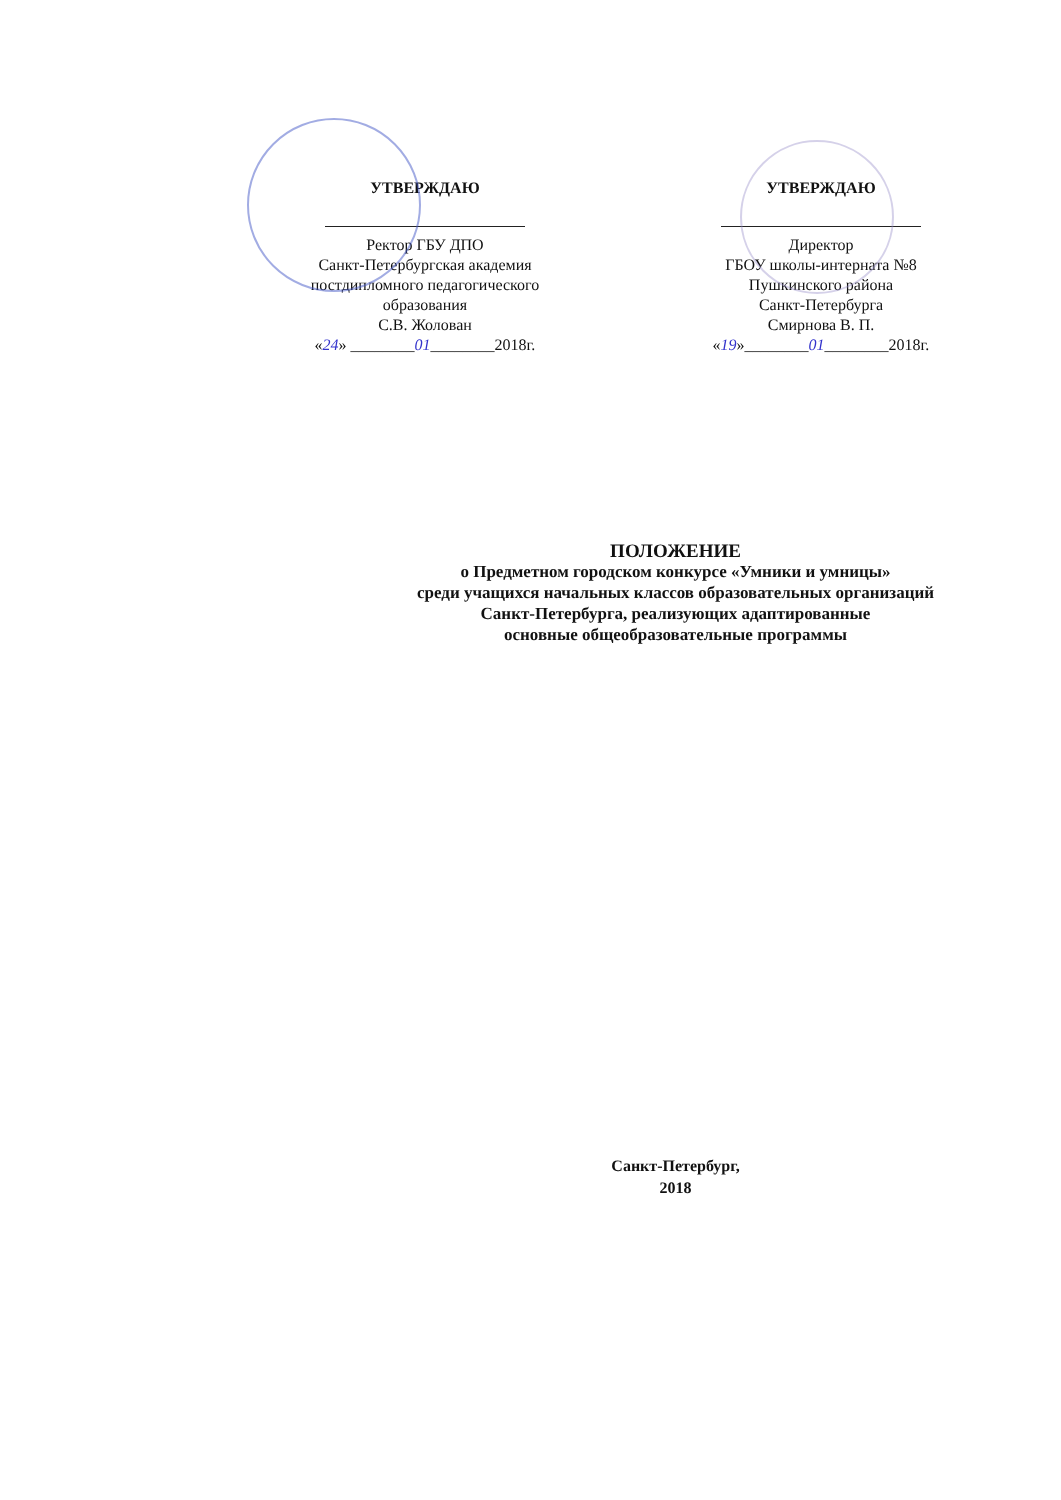УТВЕРЖДАЮ
Ректор ГБУ ДПО
Санкт-Петербургская академия
постдипломного педагогического
образования
С.В. Жолован
«24» ________01________2018г.
УТВЕРЖДАЮ
Директор
ГБОУ школы-интерната №8
Пушкинского района
Санкт-Петербурга
Смирнова В. П.
«19»________01________2018г.
ПОЛОЖЕНИЕ
о Предметном городском конкурсе «Умники и умницы»
среди учащихся начальных классов образовательных организаций
Санкт-Петербурга, реализующих адаптированные
основные общеобразовательные программы
Санкт-Петербург,
2018